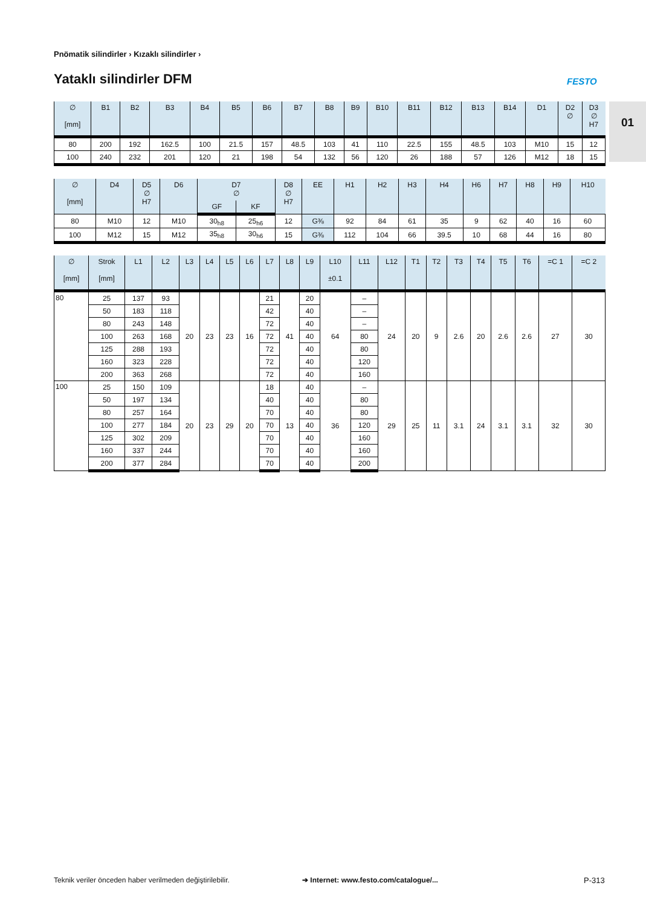Pnömatik silindirler › Kızaklı silindirler ›
Yataklı silindirler DFM FESTO
01
| ∅ [mm] | B1 | B2 | B3 | B4 | B5 | B6 | B7 | B8 | B9 | B10 | B11 | B12 | B13 | B14 | D1 | D2 ∅ | D3 ∅ H7 |
| --- | --- | --- | --- | --- | --- | --- | --- | --- | --- | --- | --- | --- | --- | --- | --- | --- | --- |
| 80 | 200 | 192 | 162.5 | 100 | 21.5 | 157 | 48.5 | 103 | 41 | 110 | 22.5 | 155 | 48.5 | 103 | M10 | 15 | 12 |
| 100 | 240 | 232 | 201 | 120 | 21 | 198 | 54 | 132 | 56 | 120 | 26 | 188 | 57 | 126 | M12 | 18 | 15 |
| ∅ [mm] | D4 | D5 ∅ H7 | D6 | D7 ∅ | | D8 ∅ H7 | EE | H1 | H2 | H3 | H4 | H6 | H7 | H8 | H9 | H10 |
| --- | --- | --- | --- | --- | --- | --- | --- | --- | --- | --- | --- | --- | --- | --- | --- | --- |
| | | | | GF | KF | | | | | | | | | | | |
| 80 | M10 | 12 | M10 | 30<sub>h8</sub> | 25<sub>h6</sub> | 12 | G⅜ | 92 | 84 | 61 | 35 | 9 | 62 | 40 | 16 | 60 |
| 100 | M12 | 15 | M12 | 35<sub>h8</sub> | 30<sub>h6</sub> | 15 | G⅜ | 112 | 104 | 66 | 39.5 | 10 | 68 | 44 | 16 | 80 |
| ∅ [mm] | Strok [mm] | L1 | L2 | L3 | L4 | L5 | L6 | L7 | L8 | L9 | L10 ±0.1 | L11 | L12 | T1 | T2 | T3 | T4 | T5 | T6 | =C 1 | =C 2 |
| --- | --- | --- | --- | --- | --- | --- | --- | --- | --- | --- | --- | --- | --- | --- | --- | --- | --- | --- | --- | --- | --- |
| 80 | 25 | 137 | 93 | 20 | 23 | 23 | 16 | 21 | 41 | 20 | 64 | – | 24 | 20 | 9 | 2.6 | 20 | 2.6 | 2.6 | 27 | 30 |
| | 50 | 183 | 118 | | | | | 42 | | 40 | | – | | | | | | | | | |
| | 80 | 243 | 148 | | | | | 72 | | 40 | | – | | | | | | | | | |
| | 100 | 263 | 168 | | | | | 72 | | 40 | | 80 | | | | | | | | | |
| | 125 | 288 | 193 | | | | | 72 | | 40 | | 80 | | | | | | | | | |
| | 160 | 323 | 228 | | | | | 72 | | 40 | | 120 | | | | | | | | | |
| | 200 | 363 | 268 | | | | | 72 | | 40 | | 160 | | | | | | | | | |
| 100 | 25 | 150 | 109 | 20 | 23 | 29 | 20 | 18 | 13 | 40 | 36 | – | 29 | 25 | 11 | 3.1 | 24 | 3.1 | 3.1 | 32 | 30 |
| | 50 | 197 | 134 | | | | | 40 | | 40 | | 80 | | | | | | | | | |
| | 80 | 257 | 164 | | | | | 70 | | 40 | | 80 | | | | | | | | | |
| | 100 | 277 | 184 | | | | | 70 | | 40 | | 120 | | | | | | | | | |
| | 125 | 302 | 209 | | | | | 70 | | 40 | | 160 | | | | | | | | | |
| | 160 | 337 | 244 | | | | | 70 | | 40 | | 160 | | | | | | | | | |
| | 200 | 377 | 284 | | | | | 70 | | 40 | | 200 | | | | | | | | | |
Teknik veriler önceden haber verilmeden değiştirilebilir.
➔ Internet: www.festo.com/catalogue/...
P-313